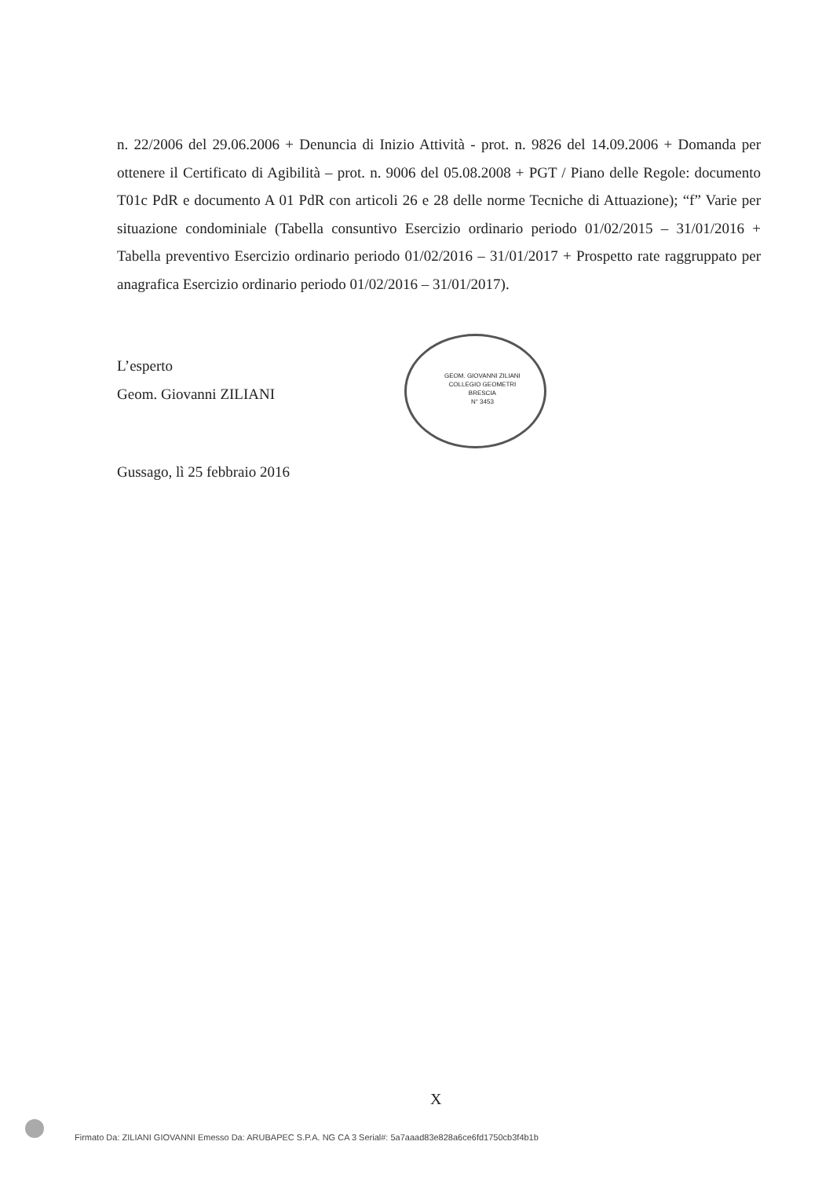n. 22/2006 del 29.06.2006 + Denuncia di Inizio Attività - prot. n. 9826 del 14.09.2006 + Domanda per ottenere il Certificato di Agibilità – prot. n. 9006 del 05.08.2008 + PGT / Piano delle Regole: documento T01c PdR e documento A 01 PdR con articoli 26 e 28 delle norme Tecniche di Attuazione); “f” Varie per situazione condominiale (Tabella consuntivo Esercizio ordinario periodo 01/02/2015 – 31/01/2016 + Tabella preventivo Esercizio ordinario periodo 01/02/2016 – 31/01/2017 + Prospetto rate raggruppato per anagrafica Esercizio ordinario periodo 01/02/2016 – 31/01/2017).
L’esperto
Geom. Giovanni ZILIANI
GEOM. GIOVANNI ZILIANI
COLLEGIO GEOMETRI
BRESCIA
N° 3453
Gussago, lì 25 febbraio 2016
X
Firmato Da: ZILIANI GIOVANNI Emesso Da: ARUBAPEC S.P.A. NG CA 3 Serial#: 5a7aaad83e828a6ce6fd1750cb3f4b1b